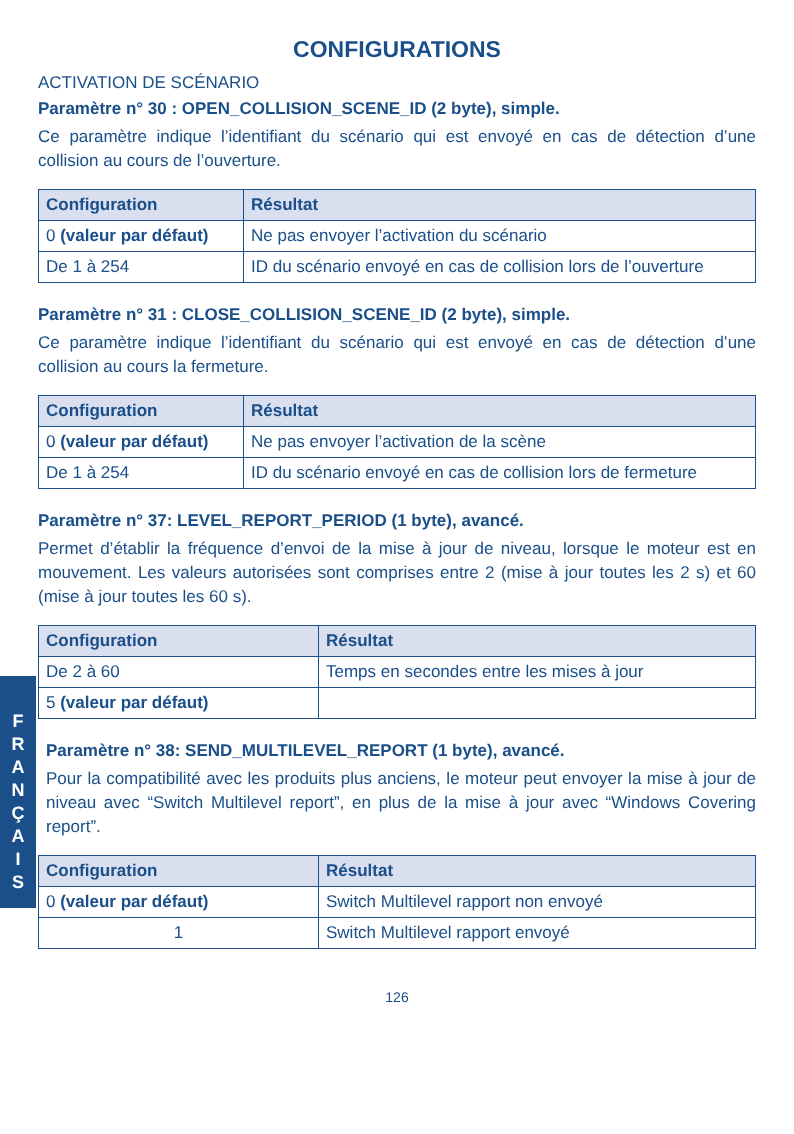CONFIGURATIONS
ACTIVATION DE SCÉNARIO
Paramètre n° 30 : OPEN_COLLISION_SCENE_ID (2 byte), simple.
Ce paramètre indique l’identifiant du scénario qui est envoyé en cas de détection d’une collision au cours de l’ouverture.
| Configuration | Résultat |
| --- | --- |
| 0 (valeur par défaut) | Ne pas envoyer l’activation du scénario |
| De 1 à 254 | ID du scénario envoyé en cas de collision lors de l’ouverture |
Paramètre n° 31 : CLOSE_COLLISION_SCENE_ID (2 byte), simple.
Ce paramètre indique l’identifiant du scénario qui est envoyé en cas de détection d’une collision au cours la fermeture.
| Configuration | Résultat |
| --- | --- |
| 0 (valeur par défaut) | Ne pas envoyer l’activation de la scène |
| De 1 à 254 | ID du scénario envoyé en cas de collision lors de fermeture |
Paramètre n° 37: LEVEL_REPORT_PERIOD (1 byte), avancé.
Permet d’établir la fréquence d’envoi de la mise à jour de niveau, lorsque le moteur est en mouvement. Les valeurs autorisées sont comprises entre 2 (mise à jour toutes les 2 s) et 60 (mise à jour toutes les 60 s).
| Configuration | Résultat |
| --- | --- |
| De 2 à 60 | Temps en secondes entre les mises à jour |
| 5 (valeur par défaut) | |
F
R
A
N
Ç
A
I
S
Paramètre n° 38: SEND_MULTILEVEL_REPORT (1 byte), avancé.
Pour la compatibilité avec les produits plus anciens, le moteur peut envoyer la mise à jour de niveau avec “Switch Multilevel report”, en plus de la mise à jour avec “Windows Covering report”.
| Configuration | Résultat |
| --- | --- |
| 0 (valeur par défaut) | Switch Multilevel rapport non envoyé |
| 1 | Switch Multilevel rapport envoyé |
126